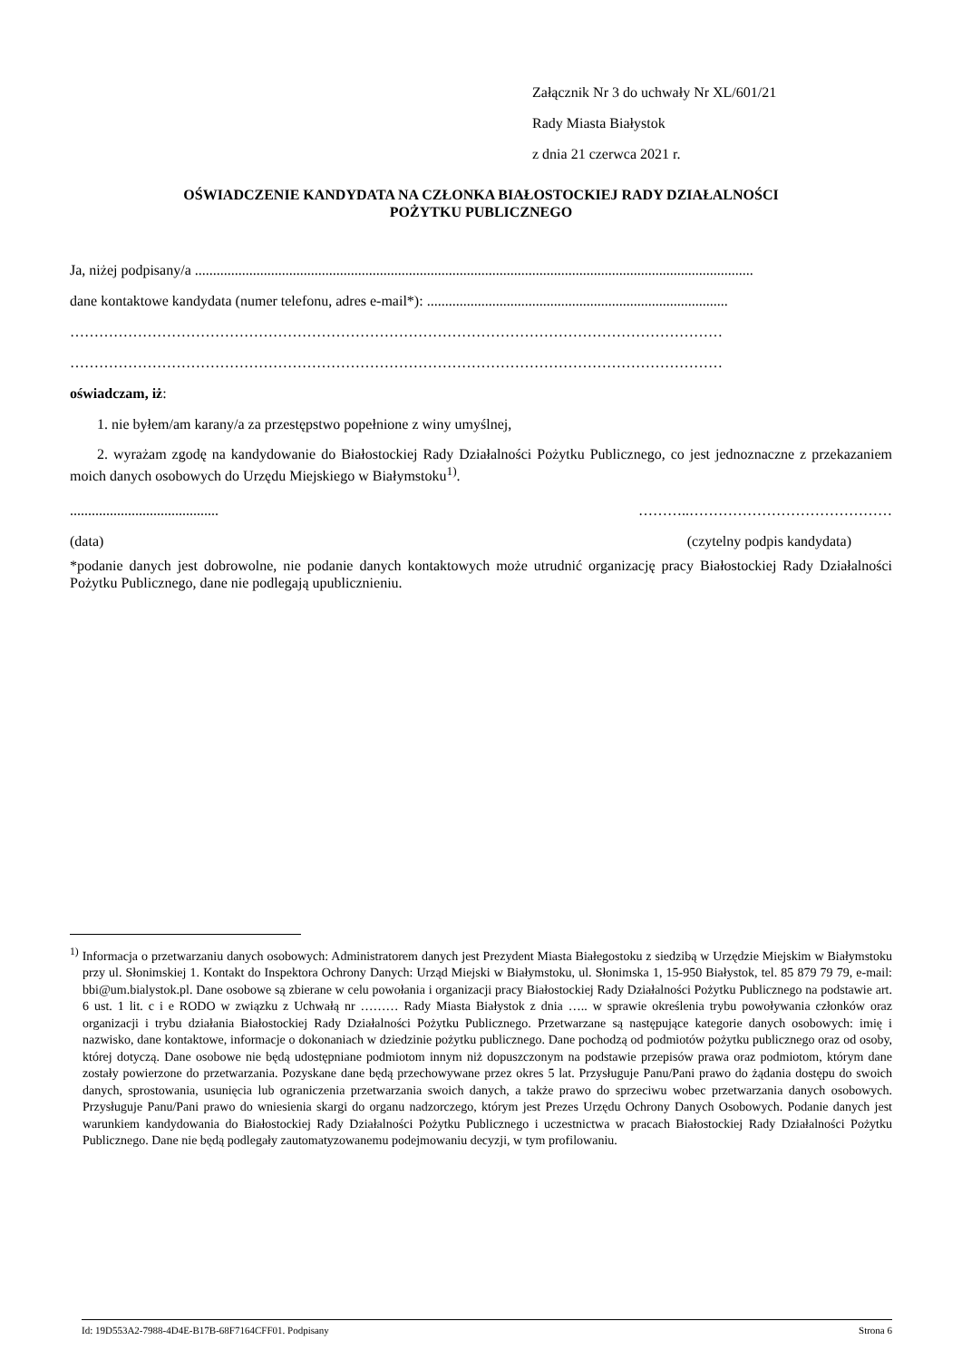Załącznik Nr 3 do uchwały Nr XL/601/21
Rady Miasta Białystok
z dnia 21 czerwca 2021 r.
OŚWIADCZENIE KANDYDATA NA CZŁONKA BIAŁOSTOCKIEJ RADY DZIAŁALNOŚCI
POŻYTKU PUBLICZNEGO
Ja, niżej podpisany/a ..........................................................................................................................................................
dane kontaktowe kandydata (numer telefonu, adres e-mail*): ...................................................................................
………………………………………………………………………………………………………………………
………………………………………………………………………………………………………………………
oświadczam, iż:
1. nie byłem/am karany/a za przestępstwo popełnione z winy umyślnej,
2. wyrażam zgodę na kandydowanie do Białostockiej Rady Działalności Pożytku Publicznego, co jest jednoznaczne z przekazaniem moich danych osobowych do Urzędu Miejskiego w Białymstoku<sup>1)</sup>.
......................................... ………..……………………………………
(data) (czytelny podpis kandydata)
*podanie danych jest dobrowolne, nie podanie danych kontaktowych może utrudnić organizację pracy Białostockiej Rady Działalności Pożytku Publicznego, dane nie podlegają upublicznieniu.
<sup>1)</sup> Informacja o przetwarzaniu danych osobowych: Administratorem danych jest Prezydent Miasta Białegostoku z siedzibą w Urzędzie Miejskim w Białymstoku przy ul. Słonimskiej 1. Kontakt do Inspektora Ochrony Danych: Urząd Miejski w Białymstoku, ul. Słonimska 1, 15-950 Białystok, tel. 85 879 79 79, e-mail: bbi@um.bialystok.pl. Dane osobowe są zbierane w celu powołania i organizacji pracy Białostockiej Rady Działalności Pożytku Publicznego na podstawie art. 6 ust. 1 lit. c i e RODO w związku z Uchwałą nr ……… Rady Miasta Białystok z dnia ….. w sprawie określenia trybu powoływania członków oraz organizacji i trybu działania Białostockiej Rady Działalności Pożytku Publicznego. Przetwarzane są następujące kategorie danych osobowych: imię i nazwisko, dane kontaktowe, informacje o dokonaniach w dziedzinie pożytku publicznego. Dane pochodzą od podmiotów pożytku publicznego oraz od osoby, której dotyczą. Dane osobowe nie będą udostępniane podmiotom innym niż dopuszczonym na podstawie przepisów prawa oraz podmiotom, którym dane zostały powierzone do przetwarzania. Pozyskane dane będą przechowywane przez okres 5 lat. Przysługuje Panu/Pani prawo do żądania dostępu do swoich danych, sprostowania, usunięcia lub ograniczenia przetwarzania swoich danych, a także prawo do sprzeciwu wobec przetwarzania danych osobowych. Przysługuje Panu/Pani prawo do wniesienia skargi do organu nadzorczego, którym jest Prezes Urzędu Ochrony Danych Osobowych. Podanie danych jest warunkiem kandydowania do Białostockiej Rady Działalności Pożytku Publicznego i uczestnictwa w pracach Białostockiej Rady Działalności Pożytku Publicznego. Dane nie będą podlegały zautomatyzowanemu podejmowaniu decyzji, w tym profilowaniu.
Id: 19D553A2-7988-4D4E-B17B-68F7164CFF01. Podpisany Strona 6